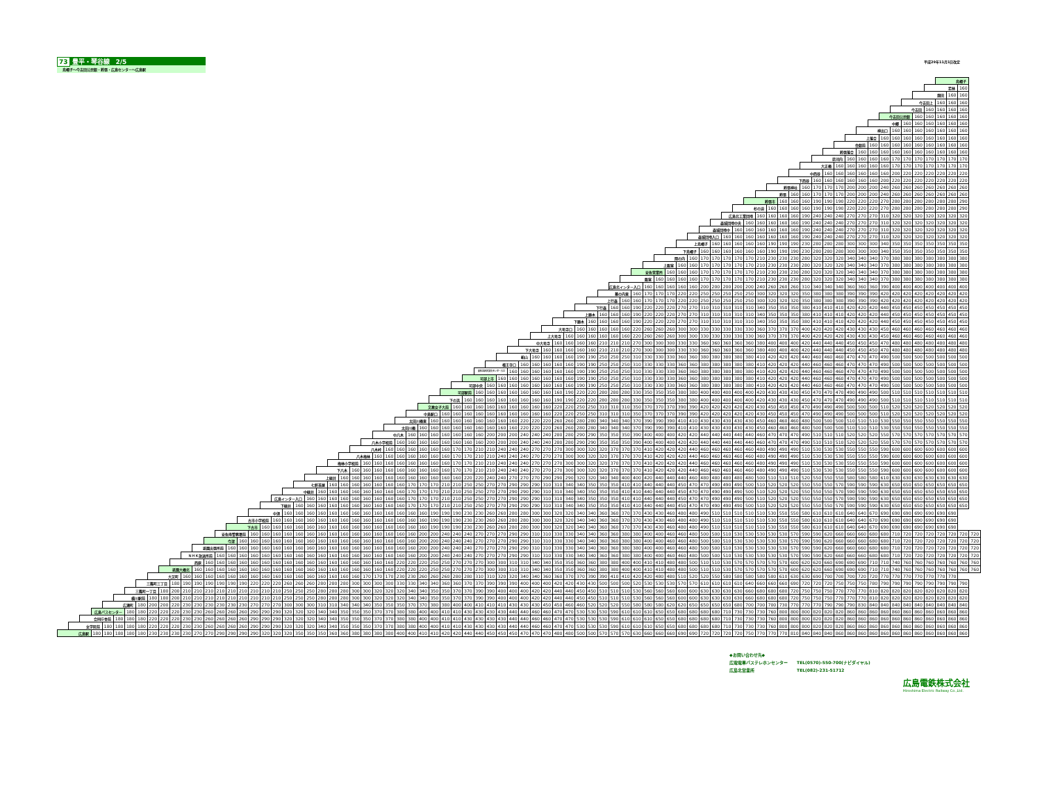73 豊平・琴谷線　2/5
鳥帽子～今吉田公民館・鈴張・広島センター～広島駅
平成29年11月1日改定
| | | | | | | | | | | | | | | | | | | | | | | | | | | | | | | | | | | | | | | | | | | | | | | | | | | | | | | | | | | | | | | | | | | | | | | | | | | | | | | 鳥帽子 | | | |
| | | | | | | | | | | | | | | | | | | | | | | | | | | | | | | | | | | | | | | | | | | | | | | | | | | | | | | | | | | | | | | | | | | | | | | | | | | | | | 若林 | | | 160 | |
| | | | | | | | | | | | | | | | | | | | | | | | | | | | | | | | | | | | | | | | | | | | | | | | | | | | | | | | | | | | | | | | | | | | | | | | | | | | | 畑田 | | | 160 | 160 | |
| | | | | | | | | | | | | | | | | | | | | | | | | | | | | | | | | | | | | | | | | | | | | | | | | | | | | | | | | | | | | | | | | | | | | | | | | | | | 今吉田上 | | | 160 | 160 | 160 | |
| | | | | | | | | | | | | | | | | | | | | | | | | | | | | | | | | | | | | | | | | | | | | | | | | | | | | | | | | | | | | | | | | | | | | | | | | | | 今吉田 | | | 160 | 160 | 160 | 160 | |
| | | | | | | | | | | | | | | | | | | | | | | | | | | | | | | | | | | | | | | | | | | | | | | | | | | | | | | | | | | | | | | | | | | | | | | | | | 今吉田公民館 | | | 160 | 160 | 160 | 160 | 160 | |
| | | | | | | | | | | | | | | | | | | | | | | | | | | | | | | | | | | | | | | | | | | | | | | | | | | | | | | | | | | | | | | | | | | | | | | | | 中郷 | | | 160 | 160 | 160 | 160 | 160 | 160 | |
| | | | | | | | | | | | | | | | | | | | | | | | | | | | | | | | | | | | | | | | | | | | | | | | | | | | | | | | | | | | | | | | | | | | | | | | 神出口 | | | 160 | 160 | 160 | 160 | 160 | 160 | 160 | |
| | | | | | | | | | | | | | | | | | | | | | | | | | | | | | | | | | | | | | | | | | | | | | | | | | | | | | | | | | | | | | | | | | | | | | | 上落合 | | | 160 | 160 | 160 | 160 | 160 | 160 | 160 | 160 | |
| | | | | | | | | | | | | | | | | | | | | | | | | | | | | | | | | | | | | | | | | | | | | | | | | | | | | | | | | | | | | | | | | | | | | | 会館前 | | | 160 | 160 | 160 | 160 | 160 | 160 | 160 | 160 | 160 | |
| | | | | | | | | | | | | | | | | | | | | | | | | | | | | | | | | | | | | | | | | | | | | | | | | | | | | | | | | | | | | | | | | | | | | 鈴張落合 | | | 160 | 160 | 160 | 160 | 160 | 160 | 160 | 160 | 160 | 160 | |
| | | | | | | | | | | | | | | | | | | | | | | | | | | | | | | | | | | | | | | | | | | | | | | | | | | | | | | | | | | | | | | | | | | | 藤河内 | | | 160 | 160 | 160 | 160 | 170 | 170 | 170 | 170 | 170 | 170 | 170 | |
| | | | | | | | | | | | | | | | | | | | | | | | | | | | | | | | | | | | | | | | | | | | | | | | | | | | | | | | | | | | | | | | | | | 大正橋 | | | 160 | 160 | 160 | 160 | 160 | 170 | 170 | 170 | 170 | 170 | 170 | 170 | |
| | | | | | | | | | | | | | | | | | | | | | | | | | | | | | | | | | | | | | | | | | | | | | | | | | | | | | | | | | | | | | | | | | 中西谷 | | | 160 | 160 | 160 | 160 | 160 | 160 | 200 | 220 | 220 | 220 | 220 | 220 | 220 | |
| | | | | | | | | | | | | | | | | | | | | | | | | | | | | | | | | | | | | | | | | | | | | | | | | | | | | | | | | | | | | | | | | 下西谷 | | | 160 | 160 | 160 | 160 | 160 | 160 | 200 | 220 | 220 | 220 | 220 | 220 | 220 | 220 | |
| | | | | | | | | | | | | | | | | | | | | | | | | | | | | | | | | | | | | | | | | | | | | | | | | | | | | | | | | | | | | | | | 鈴張神社 | | | 160 | 170 | 170 | 170 | 200 | 200 | 200 | 240 | 260 | 260 | 260 | 260 | 260 | 260 | 260 | |
| | | | | | | | | | | | | | | | | | | | | | | | | | | | | | | | | | | | | | | | | | | | | | | | | | | | | | | | | | | | | | | 鈴張 | | | 160 | 160 | 170 | 170 | 170 | 200 | 200 | 200 | 240 | 260 | 260 | 260 | 260 | 260 | 260 | 260 | |
| | | | | | | | | | | | | | | | | | | | | | | | | | | | | | | | | | | | | | | | | | | | | | | | | | | | | | | | | | | | | | 鈴張市 | | | 160 | 160 | 160 | 190 | 190 | 190 | 220 | 220 | 220 | 270 | 280 | 280 | 280 | 280 | 280 | 280 | 290 | |
| | | | | | | | | | | | | | | | | | | | | | | | | | | | | | | | | | | | | | | | | | | | | | | | | | | | | | | | | | | | | 杉の迫 | | | 160 | 160 | 160 | 160 | 190 | 190 | 190 | 220 | 220 | 220 | 270 | 280 | 280 | 280 | 280 | 280 | 280 | 290 | |
| | | | | | | | | | | | | | | | | | | | | | | | | | | | | | | | | | | | | | | | | | | | | | | | | | | | | | | | | | | | 広島北工業団地 | | | 160 | 160 | 160 | 160 | 190 | 240 | 240 | 240 | 270 | 270 | 270 | 310 | 320 | 320 | 320 | 320 | 320 | 320 | 320 | |
| | | | | | | | | | | | | | | | | | | | | | | | | | | | | | | | | | | | | | | | | | | | | | | | | | | | | | | | | | | 森城団地中央 | | | 160 | 160 | 160 | 160 | 160 | 190 | 240 | 240 | 240 | 270 | 270 | 270 | 310 | 320 | 320 | 320 | 320 | 320 | 320 | 320 | |
| | | | | | | | | | | | | | | | | | | | | | | | | | | | | | | | | | | | | | | | | | | | | | | | | | | | | | | | | | 森城団地中 | | | 160 | 160 | 160 | 160 | 160 | 160 | 190 | 240 | 240 | 240 | 270 | 270 | 270 | 310 | 320 | 320 | 320 | 320 | 320 | 320 | 320 | |
| | | | | | | | | | | | | | | | | | | | | | | | | | | | | | | | | | | | | | | | | | | | | | | | | | | | | | | | | 森城団地入口 | | | 160 | 160 | 160 | 160 | 160 | 160 | 160 | 190 | 240 | 240 | 240 | 270 | 270 | 270 | 310 | 320 | 320 | 320 | 320 | 320 | 320 | 320 | |
| | | | | | | | | | | | | | | | | | | | | | | | | | | | | | | | | | | | | | | | | | | | | | | | | | | | | | | | 上鳥帽子 | | | 160 | 160 | 160 | 160 | 160 | 190 | 190 | 190 | 230 | 280 | 280 | 280 | 300 | 300 | 300 | 340 | 350 | 350 | 350 | 350 | 350 | 350 | 350 | |
| | | | | | | | | | | | | | | | | | | | | | | | | | | | | | | | | | | | | | | | | | | | | | | | | | | | | | | 下鳥帽子 | | | 160 | 160 | 160 | 160 | 160 | 160 | 190 | 190 | 190 | 230 | 280 | 280 | 280 | 300 | 300 | 300 | 340 | 350 | 350 | 350 | 350 | 350 | 350 | 350 | |
| | | | | | | | | | | | | | | | | | | | | | | | | | | | | | | | | | | | | | | | | | | | | | | | | | | | | | 関の内 | | | 160 | 170 | 170 | 170 | 170 | 170 | 210 | 230 | 230 | 230 | 280 | 320 | 320 | 320 | 340 | 340 | 340 | 370 | 380 | 380 | 380 | 380 | 380 | 380 | 380 | |
| | | | | | | | | | | | | | | | | | | | | | | | | | | | | | | | | | | | | | | | | | | | | | | | | | | | | 上飯室 | | | 160 | 160 | 170 | 170 | 170 | 170 | 170 | 210 | 230 | 230 | 230 | 280 | 320 | 320 | 320 | 340 | 340 | 340 | 370 | 380 | 380 | 380 | 380 | 380 | 380 | 380 | |
| | | | | | | | | | | | | | | | | | | | | | | | | | | | | | | | | | | | | | | | | | | | | | | | | | | | 安佐営業所 | | | 160 | 160 | 160 | 170 | 170 | 170 | 170 | 170 | 210 | 230 | 230 | 230 | 280 | 320 | 320 | 320 | 340 | 340 | 340 | 370 | 380 | 380 | 380 | 380 | 380 | 380 | 380 | |
| | | | | | | | | | | | | | | | | | | | | | | | | | | | | | | | | | | | | | | | | | | | | | | | | | | 飯室 | | | 160 | 160 | 160 | 160 | 170 | 170 | 170 | 170 | 170 | 210 | 230 | 230 | 230 | 280 | 320 | 320 | 320 | 340 | 340 | 340 | 370 | 380 | 380 | 380 | 380 | 380 | 380 | 380 | |
| | | | | | | | | | | | | | | | | | | | | | | | | | | | | | | | | | | | | | | | | | | | | | | | | | 広島北インター入口 | | | 160 | 160 | 160 | 160 | 160 | 200 | 200 | 200 | 200 | 200 | 240 | 260 | 260 | 260 | 310 | 340 | 340 | 340 | 360 | 360 | 360 | 390 | 400 | 400 | 400 | 400 | 400 | 400 | 400 | |
| | | | | | | | | | | | | | | | | | | | | | | | | | | | | | | | | | | | | | | | | | | | | | | | | 幕の内東 | | | 160 | 170 | 170 | 170 | 220 | 220 | 250 | 250 | 250 | 250 | 250 | 300 | 320 | 320 | 320 | 350 | 380 | 380 | 380 | 390 | 390 | 390 | 420 | 420 | 420 | 420 | 420 | 420 | 420 | 420 | |
| | | | | | | | | | | | | | | | | | | | | | | | | | | | | | | | | | | | | | | | | | | | | | | | 上行森 | | | 160 | 160 | 170 | 170 | 170 | 220 | 220 | 250 | 250 | 250 | 250 | 250 | 300 | 320 | 320 | 320 | 350 | 380 | 380 | 380 | 390 | 390 | 390 | 420 | 420 | 420 | 420 | 420 | 420 | 420 | 420 | |
| | | | | | | | | | | | | | | | | | | | | | | | | | | | | | | | | | | | | | | | | | | | | | | 下行森 | | | 160 | 160 | 190 | 220 | 220 | 220 | 270 | 270 | 310 | 310 | 310 | 310 | 310 | 340 | 350 | 350 | 350 | 380 | 410 | 410 | 410 | 420 | 420 | 420 | 440 | 450 | 450 | 450 | 450 | 450 | 450 | 450 | |
| | | | | | | | | | | | | | | | | | | | | | | | | | | | | | | | | | | | | | | | | | | | | | 上勝木 | | | 160 | 160 | 160 | 190 | 220 | 220 | 220 | 270 | 270 | 310 | 310 | 310 | 310 | 310 | 340 | 350 | 350 | 350 | 380 | 410 | 410 | 410 | 420 | 420 | 420 | 440 | 450 | 450 | 450 | 450 | 450 | 450 | 450 | |
| | | | | | | | | | | | | | | | | | | | | | | | | | | | | | | | | | | | | | | | | | | | | 下勝木 | | | 160 | 160 | 160 | 160 | 190 | 220 | 220 | 220 | 270 | 270 | 310 | 310 | 310 | 310 | 310 | 340 | 350 | 350 | 350 | 380 | 410 | 410 | 410 | 420 | 420 | 420 | 440 | 450 | 450 | 450 | 450 | 450 | 450 | 450 | |
| | | | | | | | | | | | | | | | | | | | | | | | | | | | | | | | | | | | | | | | | | | | 大毛寺口 | | | 160 | 160 | 160 | 160 | 160 | 220 | 260 | 260 | 260 | 300 | 300 | 330 | 330 | 330 | 330 | 330 | 360 | 370 | 370 | 370 | 400 | 420 | 420 | 420 | 430 | 430 | 430 | 450 | 460 | 460 | 460 | 460 | 460 | 460 | 460 | |
| | | | | | | | | | | | | | | | | | | | | | | | | | | | | | | | | | | | | | | | | | | 上大毛寺 | | | 160 | 160 | 160 | 160 | 160 | 160 | 220 | 260 | 260 | 260 | 300 | 300 | 330 | 330 | 330 | 330 | 330 | 360 | 370 | 370 | 370 | 400 | 420 | 420 | 420 | 430 | 430 | 430 | 450 | 460 | 460 | 460 | 460 | 460 | 460 | 460 | |
| | | | | | | | | | | | | | | | | | | | | | | | | | | | | | | | | | | | | | | | | | 中大毛寺 | | | 160 | 160 | 160 | 160 | 210 | 210 | 210 | 270 | 300 | 300 | 300 | 330 | 330 | 360 | 360 | 360 | 360 | 360 | 380 | 400 | 400 | 400 | 420 | 440 | 440 | 440 | 450 | 450 | 450 | 470 | 480 | 480 | 480 | 480 | 480 | 480 | 480 | |
| | | | | | | | | | | | | | | | | | | | | | | | | | | | | | | | | | | | | | | | | 下大毛寺 | | | 160 | 160 | 160 | 160 | 160 | 210 | 210 | 210 | 270 | 300 | 300 | 300 | 330 | 330 | 360 | 360 | 360 | 360 | 360 | 380 | 400 | 400 | 400 | 420 | 440 | 440 | 440 | 450 | 450 | 450 | 470 | 480 | 480 | 480 | 480 | 480 | 480 | 480 | |
| | | | | | | | | | | | | | | | | | | | | | | | | | | | | | | | | | | | | | | | 船山 | | | 160 | 160 | 160 | 160 | 190 | 190 | 250 | 250 | 250 | 310 | 330 | 330 | 330 | 360 | 360 | 380 | 380 | 380 | 380 | 380 | 410 | 420 | 420 | 420 | 440 | 460 | 460 | 460 | 470 | 470 | 470 | 490 | 500 | 500 | 500 | 500 | 500 | 500 | 500 | |
| | | | | | | | | | | | | | | | | | | | | | | | | | | | | | | | | | | | | | | 福王寺口 | | | 160 | 160 | 160 | 160 | 160 | 190 | 190 | 250 | 250 | 250 | 310 | 330 | 330 | 330 | 360 | 360 | 380 | 380 | 380 | 380 | 380 | 410 | 420 | 420 | 420 | 440 | 460 | 460 | 460 | 470 | 470 | 470 | 490 | 500 | 500 | 500 | 500 | 500 | 500 | 500 | |
| | | | | | | | | | | | | | | | | | | | | | | | | | | | | | | | | | | | | | 安佐北区民文化センター入口 | | | 160 | 160 | 160 | 160 | 160 | 160 | 190 | 190 | 250 | 250 | 250 | 310 | 330 | 330 | 330 | 360 | 360 | 380 | 380 | 380 | 380 | 380 | 410 | 420 | 420 | 420 | 440 | 460 | 460 | 460 | 470 | 470 | 470 | 490 | 500 | 500 | 500 | 500 | 500 | 500 | 500 | |
| | | | | | | | | | | | | | | | | | | | | | | | | | | | | | | | | | | | | 可部上市 | | | 160 | 160 | 160 | 160 | 160 | 160 | 160 | 190 | 190 | 250 | 250 | 250 | 310 | 330 | 330 | 330 | 360 | 360 | 380 | 380 | 380 | 380 | 380 | 410 | 420 | 420 | 420 | 440 | 460 | 460 | 460 | 470 | 470 | 470 | 490 | 500 | 500 | 500 | 500 | 500 | 500 | 500 | |
| | | | | | | | | | | | | | | | | | | | | | | | | | | | | | | | | | | | 可部中央 | | | 160 | 160 | 160 | 160 | 160 | 160 | 160 | 160 | 190 | 190 | 250 | 250 | 250 | 310 | 330 | 330 | 330 | 360 | 360 | 380 | 380 | 380 | 380 | 380 | 410 | 420 | 420 | 420 | 440 | 460 | 460 | 460 | 470 | 470 | 470 | 490 | 500 | 500 | 500 | 500 | 500 | 500 | 500 | |
| | | | | | | | | | | | | | | | | | | | | | | | | | | | | | | | | | | 可部駅前 | | | 160 | 160 | 160 | 160 | 160 | 160 | 160 | 160 | 190 | 220 | 220 | 280 | 280 | 280 | 330 | 350 | 350 | 350 | 380 | 380 | 400 | 400 | 400 | 400 | 400 | 420 | 430 | 430 | 430 | 450 | 470 | 470 | 470 | 490 | 490 | 490 | 500 | 510 | 510 | 510 | 510 | 510 | 510 | 510 | |
| | | | | | | | | | | | | | | | | | | | | | | | | | | | | | | | | | 下の浜 | | | 160 | 160 | 160 | 160 | 160 | 160 | 160 | 160 | 190 | 190 | 220 | 220 | 280 | 280 | 280 | 330 | 350 | 350 | 350 | 380 | 380 | 400 | 400 | 400 | 400 | 400 | 420 | 430 | 430 | 430 | 450 | 470 | 470 | 470 | 490 | 490 | 490 | 500 | 510 | 510 | 510 | 510 | 510 | 510 | 510 | |
| | | | | | | | | | | | | | | | | | | | | | | | | | | | | | | | | 文教女子大前 | | | 160 | 160 | 160 | 160 | 160 | 160 | 160 | 160 | 160 | 220 | 220 | 250 | 250 | 310 | 310 | 310 | 350 | 370 | 370 | 370 | 390 | 390 | 420 | 420 | 420 | 420 | 420 | 430 | 450 | 450 | 450 | 470 | 490 | 490 | 490 | 500 | 500 | 500 | 510 | 520 | 520 | 520 | 520 | 520 | 520 | 520 | |
| | | | | | | | | | | | | | | | | | | | | | | | | | | | | | | | 中島駅口 | | | 160 | 160 | 160 | 160 | 160 | 160 | 160 | 160 | 160 | 160 | 220 | 220 | 250 | 250 | 310 | 310 | 310 | 350 | 370 | 370 | 370 | 390 | 390 | 420 | 420 | 420 | 420 | 420 | 430 | 450 | 450 | 450 | 470 | 490 | 490 | 490 | 500 | 500 | 500 | 510 | 520 | 520 | 520 | 520 | 520 | 520 | 520 | |
| | | | | | | | | | | | | | | | | | | | | | | | | | | | | | | 太田川橋東 | | | 160 | 160 | 160 | 160 | 160 | 160 | 160 | 160 | 220 | 220 | 220 | 260 | 260 | 280 | 280 | 340 | 340 | 340 | 370 | 390 | 390 | 390 | 410 | 410 | 430 | 430 | 430 | 430 | 430 | 450 | 460 | 460 | 460 | 480 | 500 | 500 | 500 | 510 | 510 | 510 | 530 | 550 | 550 | 550 | 550 | 550 | 550 | 550 | |
| | | | | | | | | | | | | | | | | | | | | | | | | | | | | | 太田川橋 | | | 160 | 160 | 160 | 160 | 160 | 160 | 160 | 160 | 160 | 220 | 220 | 220 | 260 | 260 | 280 | 280 | 340 | 340 | 340 | 370 | 390 | 390 | 390 | 410 | 410 | 430 | 430 | 430 | 430 | 430 | 450 | 460 | 460 | 460 | 480 | 500 | 500 | 500 | 510 | 510 | 510 | 530 | 550 | 550 | 550 | 550 | 550 | 550 | 550 | |
| | | | | | | | | | | | | | | | | | | | | | | | | | | | | 中八木 | | | 160 | 160 | 160 | 160 | 160 | 160 | 160 | 200 | 200 | 200 | 240 | 240 | 240 | 280 | 280 | 290 | 290 | 350 | 350 | 350 | 390 | 400 | 400 | 400 | 420 | 420 | 440 | 440 | 440 | 440 | 440 | 460 | 470 | 470 | 470 | 490 | 510 | 510 | 510 | 520 | 520 | 520 | 550 | 570 | 570 | 570 | 570 | 570 | 570 | 570 | |
| | | | | | | | | | | | | | | | | | | | | | | | | | | | 八木小学校前 | | | 160 | 160 | 160 | 160 | 160 | 160 | 160 | 160 | 200 | 200 | 200 | 240 | 240 | 240 | 280 | 280 | 290 | 290 | 350 | 350 | 350 | 390 | 400 | 400 | 400 | 420 | 420 | 440 | 440 | 440 | 440 | 440 | 460 | 470 | 470 | 470 | 490 | 510 | 510 | 510 | 520 | 520 | 520 | 550 | 570 | 570 | 570 | 570 | 570 | 570 | 570 | |
| | | | | | | | | | | | | | | | | | | | | | | | | | | 八木峠 | | | 160 | 160 | 160 | 160 | 160 | 160 | 170 | 170 | 210 | 210 | 240 | 240 | 240 | 270 | 270 | 270 | 300 | 300 | 320 | 320 | 370 | 370 | 370 | 410 | 420 | 420 | 420 | 440 | 460 | 460 | 460 | 460 | 460 | 480 | 490 | 490 | 490 | 510 | 530 | 530 | 530 | 550 | 550 | 550 | 590 | 600 | 600 | 600 | 600 | 600 | 600 | 600 | |
| | | | | | | | | | | | | | | | | | | | | | | | | | 八木梅林 | | | 160 | 160 | 160 | 160 | 160 | 160 | 160 | 170 | 170 | 210 | 210 | 240 | 240 | 240 | 270 | 270 | 270 | 300 | 300 | 320 | 320 | 370 | 370 | 370 | 410 | 420 | 420 | 420 | 440 | 460 | 460 | 460 | 460 | 460 | 480 | 490 | 490 | 490 | 510 | 530 | 530 | 530 | 550 | 550 | 550 | 590 | 600 | 600 | 600 | 600 | 600 | 600 | 600 | |
| | | | | | | | | | | | | | | | | | | | | | | | | 梅林小学校前 | | | 160 | 160 | 160 | 160 | 160 | 160 | 160 | 160 | 170 | 170 | 210 | 210 | 240 | 240 | 240 | 270 | 270 | 270 | 300 | 300 | 320 | 320 | 370 | 370 | 370 | 410 | 420 | 420 | 420 | 440 | 460 | 460 | 460 | 460 | 460 | 480 | 490 | 490 | 490 | 510 | 530 | 530 | 530 | 550 | 550 | 550 | 590 | 600 | 600 | 600 | 600 | 600 | 600 | 600 | |
| | | | | | | | | | | | | | | | | | | | | | | | 下八木 | | | 160 | 160 | 160 | 160 | 160 | 160 | 160 | 160 | 160 | 170 | 170 | 210 | 210 | 240 | 240 | 240 | 270 | 270 | 270 | 300 | 300 | 320 | 320 | 370 | 370 | 370 | 410 | 420 | 420 | 420 | 440 | 460 | 460 | 460 | 460 | 460 | 480 | 490 | 490 | 490 | 510 | 530 | 530 | 530 | 550 | 550 | 550 | 590 | 600 | 600 | 600 | 600 | 600 | 600 | 600 | |
| | | | | | | | | | | | | | | | | | | | | | | 上緑井 | | | 160 | 160 | 160 | 160 | 160 | 160 | 160 | 160 | 160 | 160 | 160 | 220 | 220 | 240 | 240 | 270 | 270 | 270 | 290 | 290 | 290 | 320 | 320 | 340 | 340 | 400 | 400 | 420 | 440 | 440 | 440 | 460 | 480 | 480 | 480 | 480 | 480 | 500 | 510 | 510 | 510 | 520 | 550 | 550 | 550 | 580 | 580 | 580 | 610 | 630 | 630 | 630 | 630 | 630 | 630 | 630 | |
| | | | | | | | | | | | | | | | | | | | | | 七軒茶屋 | | | 160 | 160 | 160 | 160 | 160 | 160 | 160 | 170 | 170 | 170 | 210 | 210 | 250 | 250 | 270 | 270 | 290 | 290 | 290 | 310 | 310 | 340 | 340 | 350 | 350 | 350 | 410 | 410 | 440 | 440 | 440 | 450 | 470 | 470 | 490 | 490 | 490 | 500 | 510 | 520 | 520 | 520 | 550 | 550 | 550 | 570 | 590 | 590 | 590 | 630 | 650 | 650 | 650 | 650 | 650 | 650 | 650 | |
| | | | | | | | | | | | | | | | | | | | | 中緑井 | | | 160 | 160 | 160 | 160 | 160 | 160 | 160 | 160 | 170 | 170 | 170 | 210 | 210 | 250 | 250 | 270 | 270 | 290 | 290 | 290 | 310 | 310 | 340 | 340 | 350 | 350 | 350 | 410 | 410 | 440 | 440 | 440 | 450 | 470 | 470 | 490 | 490 | 490 | 500 | 510 | 520 | 520 | 520 | 550 | 550 | 550 | 570 | 590 | 590 | 590 | 630 | 650 | 650 | 650 | 650 | 650 | 650 | 650 | |
| | | | | | | | | | | | | | | | | | | | 広島インター入口 | | | 160 | 160 | 160 | 160 | 160 | 160 | 160 | 160 | 160 | 170 | 170 | 170 | 210 | 210 | 250 | 250 | 270 | 270 | 290 | 290 | 290 | 310 | 310 | 340 | 340 | 350 | 350 | 350 | 410 | 410 | 440 | 440 | 440 | 450 | 470 | 470 | 490 | 490 | 490 | 500 | 510 | 520 | 520 | 520 | 550 | 550 | 550 | 570 | 590 | 590 | 590 | 630 | 650 | 650 | 650 | 650 | 650 | 650 | 650 | |
| | | | | | | | | | | | | | | | | | | 下緑井 | | | 160 | 160 | 160 | 160 | 160 | 160 | 160 | 160 | 160 | 160 | 170 | 170 | 170 | 210 | 210 | 250 | 250 | 270 | 270 | 290 | 290 | 290 | 310 | 310 | 340 | 340 | 350 | 350 | 350 | 410 | 410 | 440 | 440 | 440 | 450 | 470 | 470 | 490 | 490 | 490 | 500 | 510 | 520 | 520 | 520 | 550 | 550 | 550 | 570 | 590 | 590 | 590 | 630 | 650 | 650 | 650 | 650 | 650 | 650 | 650 | |
| | | | | | | | | | | | | | | | | | 中須 | | | 160 | 160 | 160 | 160 | 160 | 160 | 160 | 160 | 160 | 160 | 160 | 160 | 160 | 190 | 190 | 190 | 230 | 230 | 260 | 260 | 280 | 280 | 300 | 300 | 320 | 320 | 340 | 340 | 360 | 360 | 370 | 370 | 430 | 430 | 460 | 480 | 480 | 490 | 510 | 510 | 510 | 510 | 510 | 530 | 550 | 550 | 580 | 610 | 610 | 610 | 640 | 640 | 670 | 690 | 690 | 690 | 690 | 690 | 690 | 690 | | |
| | | | | | | | | | | | | | | | | 古市小学校前 | | | 160 | 160 | 160 | 160 | 160 | 160 | 160 | 160 | 160 | 160 | 160 | 160 | 160 | 160 | 190 | 190 | 190 | 230 | 230 | 260 | 260 | 280 | 280 | 300 | 300 | 320 | 320 | 340 | 340 | 360 | 360 | 370 | 370 | 430 | 430 | 460 | 480 | 480 | 490 | 510 | 510 | 510 | 510 | 510 | 530 | 550 | 550 | 580 | 610 | 610 | 610 | 640 | 640 | 670 | 690 | 690 | 690 | 690 | 690 | 690 | 690 | | |
| | | | | | | | | | | | | | | | 下古市 | | | 160 | 160 | 160 | 160 | 160 | 160 | 160 | 160 | 160 | 160 | 160 | 160 | 160 | 160 | 160 | 190 | 190 | 190 | 230 | 230 | 260 | 260 | 280 | 280 | 300 | 300 | 320 | 320 | 340 | 340 | 360 | 360 | 370 | 370 | 430 | 430 | 460 | 480 | 480 | 490 | 510 | 510 | 510 | 510 | 510 | 530 | 550 | 550 | 580 | 610 | 610 | 610 | 640 | 640 | 670 | 690 | 690 | 690 | 690 | 690 | 690 | 690 | | |
| | | | | | | | | | | | | | | 安佐南警察署前 | | | 160 | 160 | 160 | 160 | 160 | 160 | 160 | 160 | 160 | 160 | 160 | 160 | 160 | 160 | 160 | 200 | 200 | 240 | 240 | 240 | 270 | 270 | 270 | 290 | 290 | 310 | 310 | 330 | 330 | 340 | 340 | 360 | 360 | 380 | 380 | 400 | 400 | 460 | 460 | 480 | 500 | 500 | 510 | 530 | 530 | 530 | 530 | 530 | 570 | 590 | 590 | 620 | 660 | 660 | 660 | 680 | 680 | 710 | 720 | 720 | 720 | 720 | 720 | 720 | 720 |
| | | | | | | | | | | | | | 今津 | | | 160 | 160 | 160 | 160 | 160 | 160 | 160 | 160 | 160 | 160 | 160 | 160 | 160 | 160 | 160 | 160 | 200 | 200 | 240 | 240 | 240 | 270 | 270 | 270 | 290 | 290 | 310 | 310 | 330 | 330 | 340 | 340 | 360 | 360 | 380 | 380 | 400 | 400 | 460 | 460 | 480 | 500 | 500 | 510 | 530 | 530 | 530 | 530 | 530 | 570 | 590 | 590 | 620 | 660 | 660 | 660 | 680 | 680 | 710 | 720 | 720 | 720 | 720 | 720 | 720 | 720 |
| | | | | | | | | | | | | 祇園出張所前 | | | 160 | 160 | 160 | 160 | 160 | 160 | 160 | 160 | 160 | 160 | 160 | 160 | 160 | 160 | 160 | 160 | 160 | 200 | 200 | 240 | 240 | 240 | 270 | 270 | 270 | 290 | 290 | 310 | 310 | 330 | 330 | 340 | 340 | 360 | 360 | 380 | 380 | 400 | 400 | 460 | 460 | 480 | 500 | 500 | 510 | 530 | 530 | 530 | 530 | 530 | 570 | 590 | 590 | 620 | 660 | 660 | 660 | 680 | 680 | 710 | 720 | 720 | 720 | 720 | 720 | 720 | 720 |
| | | | | | | | | | | | ＮＨＫ放送所前 | | | 160 | 160 | 160 | 160 | 160 | 160 | 160 | 160 | 160 | 160 | 160 | 160 | 160 | 160 | 160 | 160 | 160 | 160 | 200 | 200 | 240 | 240 | 240 | 270 | 270 | 270 | 290 | 290 | 310 | 310 | 330 | 330 | 340 | 340 | 360 | 360 | 380 | 380 | 400 | 400 | 460 | 460 | 480 | 500 | 500 | 510 | 530 | 530 | 530 | 530 | 530 | 570 | 590 | 590 | 620 | 660 | 660 | 660 | 680 | 680 | 710 | 720 | 720 | 720 | 720 | 720 | 720 | 720 |
| | | | | | | | | | | 西原 | | | 160 | 160 | 160 | 160 | 160 | 160 | 160 | 160 | 160 | 160 | 160 | 160 | 160 | 160 | 160 | 160 | 160 | 220 | 220 | 220 | 250 | 250 | 270 | 270 | 270 | 300 | 300 | 310 | 310 | 340 | 340 | 350 | 350 | 360 | 360 | 380 | 380 | 400 | 400 | 410 | 410 | 480 | 480 | 500 | 510 | 510 | 530 | 570 | 570 | 570 | 570 | 570 | 600 | 620 | 620 | 660 | 690 | 690 | 690 | 710 | 710 | 740 | 760 | 760 | 760 | 760 | 760 | 760 | 760 |
| | | | | | | | | | 祇園大橋北 | | | 160 | 160 | 160 | 160 | 160 | 160 | 160 | 160 | 160 | 160 | 160 | 160 | 160 | 160 | 160 | 160 | 160 | 160 | 220 | 220 | 220 | 250 | 250 | 270 | 270 | 270 | 300 | 300 | 310 | 310 | 340 | 340 | 350 | 350 | 360 | 360 | 380 | 380 | 400 | 400 | 410 | 410 | 480 | 480 | 500 | 510 | 510 | 530 | 570 | 570 | 570 | 570 | 570 | 600 | 620 | 620 | 660 | 690 | 690 | 690 | 710 | 710 | 740 | 760 | 760 | 760 | 760 | 760 | 760 | 760 |
| | | | | | | | | 大芝町 | | | 160 | 160 | 160 | 160 | 160 | 160 | 160 | 160 | 160 | 160 | 160 | 160 | 160 | 160 | 160 | 160 | 170 | 170 | 170 | 230 | 230 | 260 | 260 | 260 | 280 | 280 | 310 | 310 | 320 | 320 | 340 | 340 | 360 | 360 | 370 | 370 | 390 | 390 | 410 | 410 | 420 | 420 | 480 | 480 | 510 | 520 | 520 | 550 | 580 | 580 | 580 | 580 | 580 | 610 | 630 | 630 | 690 | 700 | 700 | 700 | 720 | 720 | 770 | 770 | 770 | 770 | 770 | 770 | 770 | | |
| | | | | | | | 三篠町三丁目 | | | 180 | 190 | 190 | 190 | 190 | 190 | 190 | 220 | 220 | 220 | 260 | 260 | 260 | 280 | 280 | 280 | 300 | 300 | 300 | 300 | 330 | 330 | 340 | 340 | 360 | 360 | 370 | 370 | 390 | 390 | 390 | 400 | 400 | 400 | 420 | 420 | 430 | 430 | 500 | 500 | 500 | 520 | 530 | 530 | 530 | 570 | 570 | 610 | 610 | 610 | 610 | 640 | 660 | 660 | 660 | 690 | 720 | 720 | 720 | 750 | 750 | 750 | 780 | 790 | 790 | 790 | 790 | 790 | 790 | 790 | 790 | |
| | | | | | | 三篠町一丁目 | | | 180 | 200 | 210 | 210 | 210 | 210 | 210 | 210 | 210 | 210 | 210 | 250 | 250 | 250 | 280 | 280 | 280 | 300 | 300 | 320 | 320 | 320 | 340 | 340 | 350 | 350 | 370 | 370 | 390 | 390 | 400 | 400 | 400 | 420 | 420 | 440 | 440 | 450 | 450 | 510 | 510 | 510 | 530 | 560 | 560 | 560 | 600 | 600 | 630 | 630 | 630 | 630 | 660 | 680 | 680 | 680 | 720 | 750 | 750 | 750 | 770 | 770 | 770 | 810 | 820 | 820 | 820 | 820 | 820 | 820 | 820 | 820 | |
| | | | | | 横川駅前 | | | 180 | 180 | 200 | 210 | 210 | 210 | 210 | 210 | 210 | 210 | 210 | 210 | 250 | 250 | 250 | 280 | 280 | 280 | 300 | 300 | 320 | 320 | 320 | 340 | 340 | 350 | 350 | 370 | 370 | 390 | 390 | 400 | 400 | 400 | 420 | 420 | 440 | 440 | 450 | 450 | 510 | 510 | 510 | 530 | 560 | 560 | 560 | 600 | 600 | 630 | 630 | 630 | 630 | 660 | 680 | 680 | 680 | 720 | 750 | 750 | 750 | 770 | 770 | 770 | 810 | 820 | 820 | 820 | 820 | 820 | 820 | 820 | 820 | |
| | | | | 広瀬町 | | | 180 | 200 | 200 | 220 | 230 | 230 | 230 | 230 | 230 | 230 | 270 | 270 | 270 | 300 | 300 | 300 | 310 | 310 | 340 | 340 | 340 | 350 | 350 | 350 | 370 | 370 | 380 | 380 | 400 | 400 | 410 | 410 | 410 | 430 | 430 | 430 | 450 | 450 | 460 | 460 | 520 | 520 | 520 | 550 | 580 | 580 | 580 | 620 | 620 | 650 | 650 | 650 | 650 | 680 | 700 | 700 | 700 | 730 | 770 | 770 | 770 | 790 | 790 | 790 | 830 | 840 | 840 | 840 | 840 | 840 | 840 | 840 | 840 | 840 | |
| | | | 広島バスセンター | | | 180 | 180 | 220 | 220 | 220 | 230 | 230 | 260 | 260 | 260 | 260 | 290 | 290 | 290 | 320 | 320 | 320 | 340 | 340 | 350 | 350 | 350 | 370 | 370 | 380 | 380 | 400 | 400 | 410 | 410 | 430 | 430 | 430 | 430 | 440 | 440 | 460 | 460 | 470 | 470 | 530 | 530 | 530 | 590 | 610 | 610 | 610 | 650 | 650 | 680 | 680 | 680 | 680 | 710 | 730 | 730 | 730 | 760 | 800 | 800 | 800 | 820 | 820 | 820 | 860 | 860 | 860 | 860 | 860 | 860 | 860 | 860 | 860 | 860 | 860 | |
| | | 合同庁舎前 | | | 180 | 180 | 180 | 220 | 220 | 220 | 230 | 230 | 260 | 260 | 260 | 260 | 290 | 290 | 290 | 320 | 320 | 320 | 340 | 340 | 350 | 350 | 350 | 370 | 370 | 380 | 380 | 400 | 400 | 410 | 410 | 430 | 430 | 430 | 430 | 440 | 440 | 460 | 460 | 470 | 470 | 530 | 530 | 530 | 590 | 610 | 610 | 610 | 650 | 650 | 680 | 680 | 680 | 680 | 710 | 730 | 730 | 730 | 760 | 800 | 800 | 800 | 820 | 820 | 820 | 860 | 860 | 860 | 860 | 860 | 860 | 860 | 860 | 860 | 860 | 860 | |
| | 女学院前 | | | 180 | 180 | 180 | 180 | 220 | 220 | 220 | 230 | 230 | 260 | 260 | 260 | 260 | 290 | 290 | 290 | 320 | 320 | 320 | 340 | 340 | 350 | 350 | 350 | 370 | 370 | 380 | 380 | 400 | 400 | 410 | 410 | 430 | 430 | 430 | 430 | 440 | 440 | 460 | 460 | 470 | 470 | 530 | 530 | 530 | 590 | 610 | 610 | 610 | 650 | 650 | 680 | 680 | 680 | 680 | 710 | 730 | 730 | 730 | 760 | 800 | 800 | 800 | 820 | 820 | 820 | 860 | 860 | 860 | 860 | 860 | 860 | 860 | 860 | 860 | 860 | 860 | |
| 広島駅 | | | 180 | 180 | 180 | 180 | 180 | 230 | 230 | 230 | 230 | 270 | 270 | 290 | 290 | 290 | 290 | 320 | 320 | 320 | 350 | 350 | 350 | 360 | 360 | 380 | 380 | 380 | 380 | 400 | 400 | 410 | 410 | 420 | 420 | 440 | 440 | 450 | 450 | 450 | 470 | 470 | 470 | 480 | 480 | 500 | 500 | 570 | 570 | 570 | 630 | 660 | 660 | 660 | 690 | 690 | 720 | 720 | 720 | 720 | 750 | 770 | 770 | 770 | 810 | 840 | 840 | 840 | 860 | 860 | 860 | 860 | 860 | 860 | 860 | 860 | 860 | 860 | 860 | 860 | |
◆お問い合わせ先◆
広電電車バステレホンセンター TEL(0570)-550-700(ナビダイヤル)
広島北営業所 TEL(082)-231-51712
広島電鉄株式会社
Hiroshima Electric Railway Co.,Ltd.